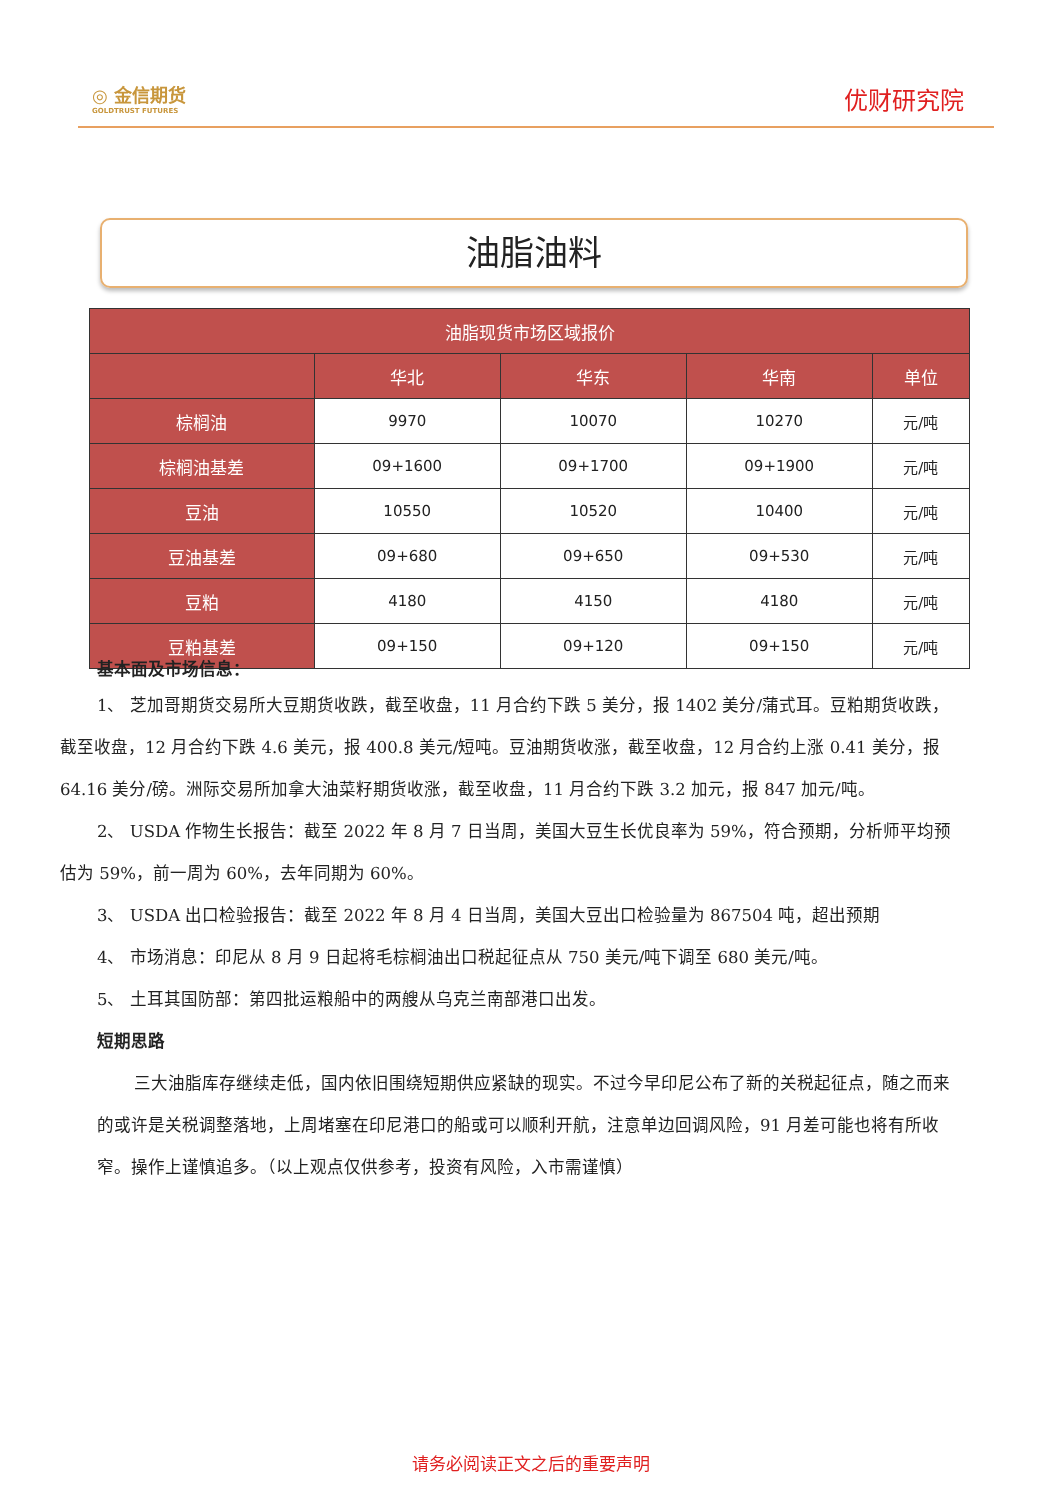◎ 金信期货
GOLDTRUST FUTURES
优财研究院
油脂油料
| 油脂现货市场区域报价 | | | | |
| --- | --- | --- | --- | --- |
| | 华北 | 华东 | 华南 | 单位 |
| 棕榈油 | 9970 | 10070 | 10270 | 元/吨 |
| 棕榈油基差 | 09+1600 | 09+1700 | 09+1900 | 元/吨 |
| 豆油 | 10550 | 10520 | 10400 | 元/吨 |
| 豆油基差 | 09+680 | 09+650 | 09+530 | 元/吨 |
| 豆粕 | 4180 | 4150 | 4180 | 元/吨 |
| 豆粕基差 | 09+150 | 09+120 | 09+150 | 元/吨 |
基本面及市场信息：
1、 芝加哥期货交易所大豆期货收跌，截至收盘，11 月合约下跌 5 美分，报 1402 美分/蒲式耳。豆粕期货收跌，截至收盘，12 月合约下跌 4.6 美元，报 400.8 美元/短吨。豆油期货收涨，截至收盘，12 月合约上涨 0.41 美分，报 64.16 美分/磅。洲际交易所加拿大油菜籽期货收涨，截至收盘，11 月合约下跌 3.2 加元，报 847 加元/吨。
2、 USDA 作物生长报告：截至 2022 年 8 月 7 日当周，美国大豆生长优良率为 59%，符合预期，分析师平均预估为 59%，前一周为 60%，去年同期为 60%。
3、 USDA 出口检验报告：截至 2022 年 8 月 4 日当周，美国大豆出口检验量为 867504 吨，超出预期
4、 市场消息：印尼从 8 月 9 日起将毛棕榈油出口税起征点从 750 美元/吨下调至 680 美元/吨。
5、 土耳其国防部：第四批运粮船中的两艘从乌克兰南部港口出发。
短期思路
三大油脂库存继续走低，国内依旧围绕短期供应紧缺的现实。不过今早印尼公布了新的关税起征点，随之而来的或许是关税调整落地，上周堵塞在印尼港口的船或可以顺利开航，注意单边回调风险，91 月差可能也将有所收窄。操作上谨慎追多。（以上观点仅供参考，投资有风险，入市需谨慎）
请务必阅读正文之后的重要声明